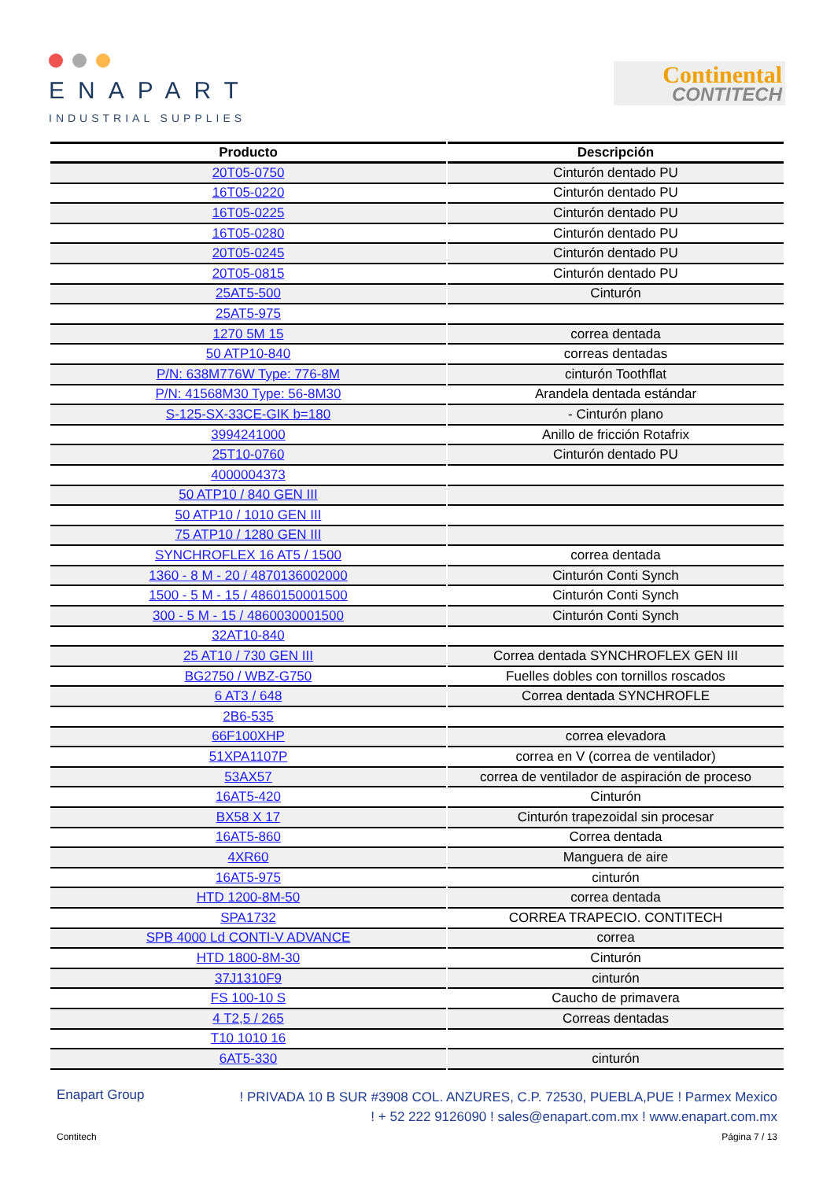ENAPART
INDUSTRIAL SUPPLIES
Continental
CONTITECH
| Producto | Descripción |
| --- | --- |
| 20T05-0750 | Cinturón dentado PU |
| 16T05-0220 | Cinturón dentado PU |
| 16T05-0225 | Cinturón dentado PU |
| 16T05-0280 | Cinturón dentado PU |
| 20T05-0245 | Cinturón dentado PU |
| 20T05-0815 | Cinturón dentado PU |
| 25AT5-500 | Cinturón |
| 25AT5-975 | |
| 1270 5M 15 | correa dentada |
| 50 ATP10-840 | correas dentadas |
| P/N: 638M776W Type: 776-8M | cinturón Toothflat |
| P/N: 41568M30 Type: 56-8M30 | Arandela dentada estándar |
| S-125-SX-33CE-GIK b=180 | - Cinturón plano |
| 3994241000 | Anillo de fricción Rotafrix |
| 25T10-0760 | Cinturón dentado PU |
| 4000004373 | |
| 50 ATP10 / 840 GEN III | |
| 50 ATP10 / 1010 GEN III | |
| 75 ATP10 / 1280 GEN III | |
| SYNCHROFLEX 16 AT5 / 1500 | correa dentada |
| 1360 - 8 M - 20 / 4870136002000 | Cinturón Conti Synch |
| 1500 - 5 M - 15 / 4860150001500 | Cinturón Conti Synch |
| 300 - 5 M - 15 / 4860030001500 | Cinturón Conti Synch |
| 32AT10-840 | |
| 25 AT10 / 730 GEN III | Correa dentada SYNCHROFLEX GEN III |
| BG2750 / WBZ-G750 | Fuelles dobles con tornillos roscados |
| 6 AT3 / 648 | Correa dentada SYNCHROFLE |
| 2B6-535 | |
| 66F100XHP | correa elevadora |
| 51XPA1107P | correa en V (correa de ventilador) |
| 53AX57 | correa de ventilador de aspiración de proceso |
| 16AT5-420 | Cinturón |
| BX58 X 17 | Cinturón trapezoidal sin procesar |
| 16AT5-860 | Correa dentada |
| 4XR60 | Manguera de aire |
| 16AT5-975 | cinturón |
| HTD 1200-8M-50 | correa dentada |
| SPA1732 | CORREA TRAPECIO. CONTITECH |
| SPB 4000 Ld CONTI-V ADVANCE | correa |
| HTD 1800-8M-30 | Cinturón |
| 37J1310F9 | cinturón |
| FS 100-10 S | Caucho de primavera |
| 4 T2,5 / 265 | Correas dentadas |
| T10 1010 16 | |
| 6AT5-330 | cinturón |
Enapart Group
! PRIVADA 10 B SUR #3908 COL. ANZURES, C.P. 72530, PUEBLA,PUE ! Parmex Mexico
! + 52 222 9126090 ! sales@enapart.com.mx ! www.enapart.com.mx
Contitech Página 7 / 13